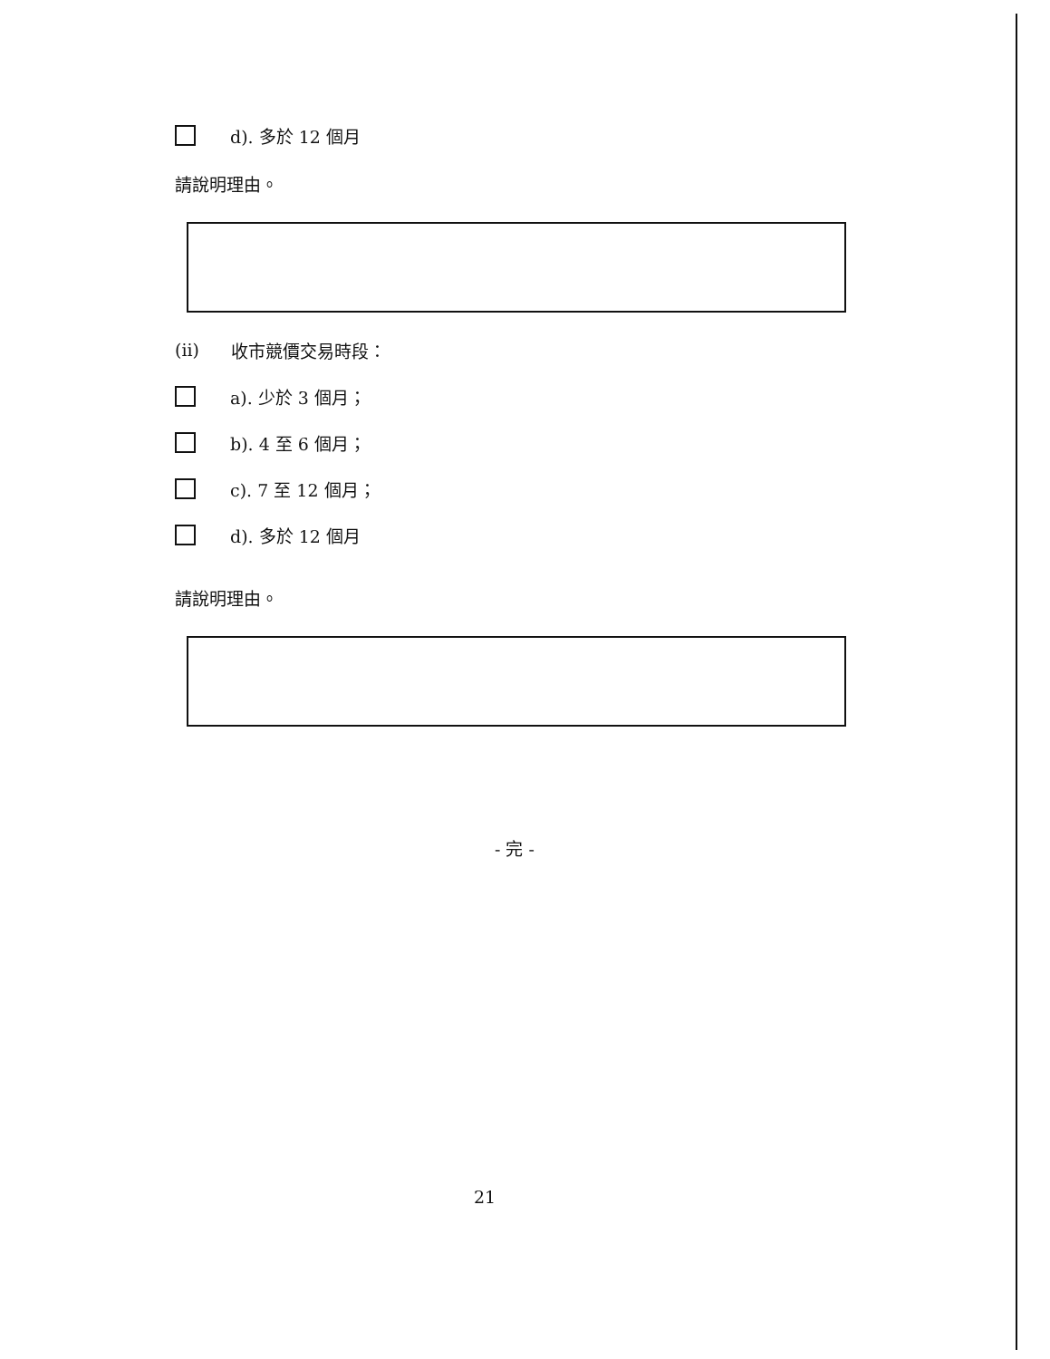d). 多於 12 個月
請說明理由。
(ii) 收市競價交易時段：
a). 少於 3 個月；
b). 4 至 6 個月；
c). 7 至 12 個月；
d). 多於 12 個月
請說明理由。
- 完 -
21